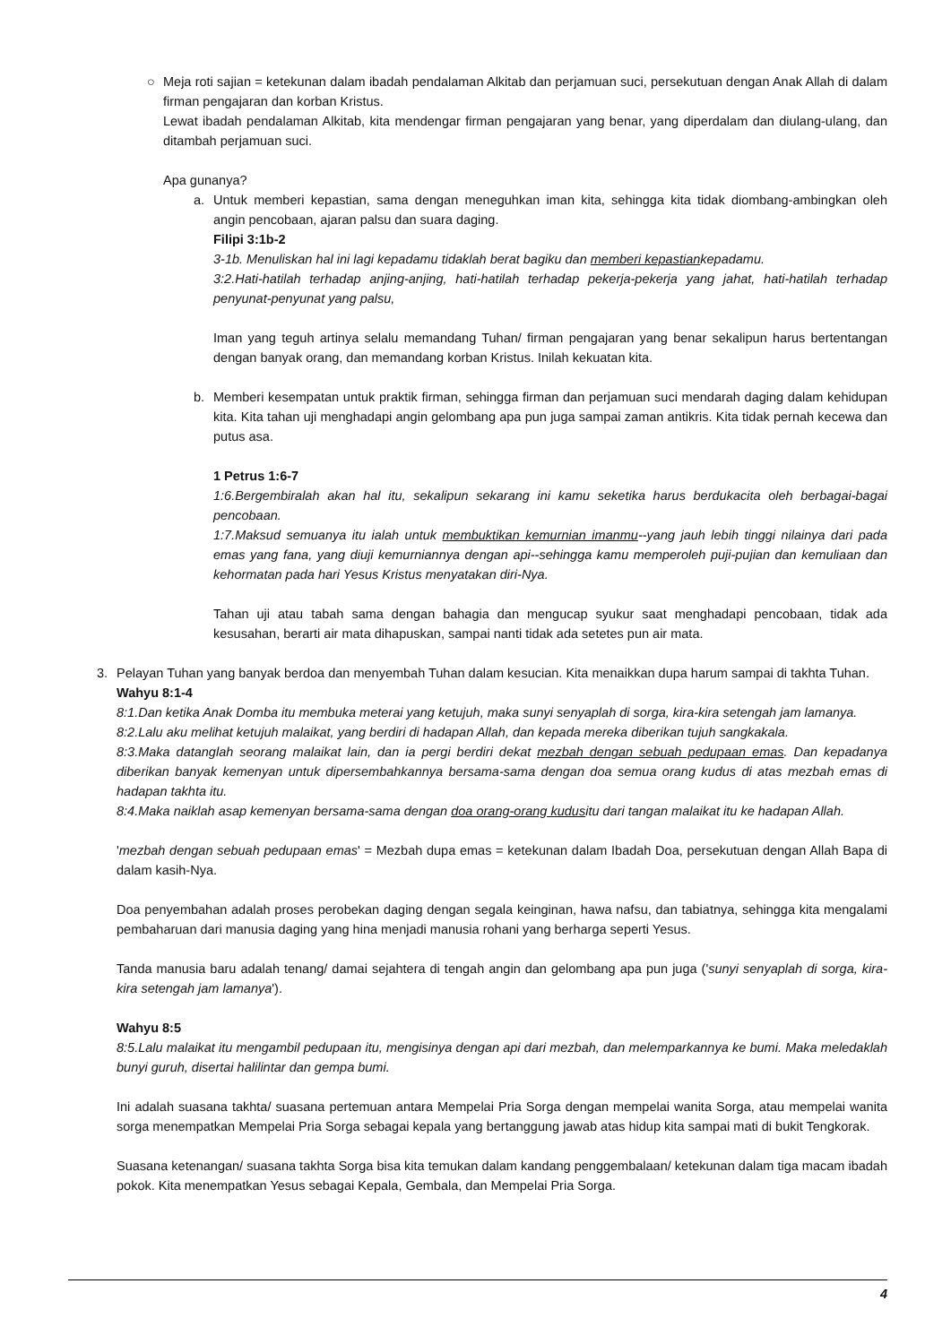○ Meja roti sajian = ketekunan dalam ibadah pendalaman Alkitab dan perjamuan suci, persekutuan dengan Anak Allah di dalam firman pengajaran dan korban Kristus.
Lewat ibadah pendalaman Alkitab, kita mendengar firman pengajaran yang benar, yang diperdalam dan diulang-ulang, dan ditambah perjamuan suci.
Apa gunanya?
a. Untuk memberi kepastian, sama dengan meneguhkan iman kita, sehingga kita tidak diombang-ambingkan oleh angin pencobaan, ajaran palsu dan suara daging.
Filipi 3:1b-2
3-1b. Menuliskan hal ini lagi kepadamu tidaklah berat bagiku dan memberi kepastiankepadamu.
3:2.Hati-hatilah terhadap anjing-anjing, hati-hatilah terhadap pekerja-pekerja yang jahat, hati-hatilah terhadap penyunat-penyunat yang palsu,
Iman yang teguh artinya selalu memandang Tuhan/ firman pengajaran yang benar sekalipun harus bertentangan dengan banyak orang, dan memandang korban Kristus. Inilah kekuatan kita.
b. Memberi kesempatan untuk praktik firman, sehingga firman dan perjamuan suci mendarah daging dalam kehidupan kita. Kita tahan uji menghadapi angin gelombang apa pun juga sampai zaman antikris. Kita tidak pernah kecewa dan putus asa.
1 Petrus 1:6-7
1:6.Bergembiralah akan hal itu, sekalipun sekarang ini kamu seketika harus berdukacita oleh berbagai-bagai pencobaan.
1:7.Maksud semuanya itu ialah untuk membuktikan kemurnian imanmu--yang jauh lebih tinggi nilainya dari pada emas yang fana, yang diuji kemurniannya dengan api--sehingga kamu memperoleh puji-pujian dan kemuliaan dan kehormatan pada hari Yesus Kristus menyatakan diri-Nya.
Tahan uji atau tabah sama dengan bahagia dan mengucap syukur saat menghadapi pencobaan, tidak ada kesusahan, berarti air mata dihapuskan, sampai nanti tidak ada setetes pun air mata.
3. Pelayan Tuhan yang banyak berdoa dan menyembah Tuhan dalam kesucian. Kita menaikkan dupa harum sampai di takhta Tuhan.
Wahyu 8:1-4
8:1.Dan ketika Anak Domba itu membuka meterai yang ketujuh, maka sunyi senyaplah di sorga, kira-kira setengah jam lamanya.
8:2.Lalu aku melihat ketujuh malaikat, yang berdiri di hadapan Allah, dan kepada mereka diberikan tujuh sangkakala.
8:3.Maka datanglah seorang malaikat lain, dan ia pergi berdiri dekat mezbah dengan sebuah pedupaan emas. Dan kepadanya diberikan banyak kemenyan untuk dipersembahkannya bersama-sama dengan doa semua orang kudus di atas mezbah emas di hadapan takhta itu.
8:4.Maka naiklah asap kemenyan bersama-sama dengan doa orang-orang kudusitu dari tangan malaikat itu ke hadapan Allah.
'mezbah dengan sebuah pedupaan emas' = Mezbah dupa emas = ketekunan dalam Ibadah Doa, persekutuan dengan Allah Bapa di dalam kasih-Nya.
Doa penyembahan adalah proses perobekan daging dengan segala keinginan, hawa nafsu, dan tabiatnya, sehingga kita mengalami pembaharuan dari manusia daging yang hina menjadi manusia rohani yang berharga seperti Yesus.
Tanda manusia baru adalah tenang/ damai sejahtera di tengah angin dan gelombang apa pun juga ('sunyi senyaplah di sorga, kira-kira setengah jam lamanya').
Wahyu 8:5
8:5.Lalu malaikat itu mengambil pedupaan itu, mengisinya dengan api dari mezbah, dan melemparkannya ke bumi. Maka meledaklah bunyi guruh, disertai halilintar dan gempa bumi.
Ini adalah suasana takhta/ suasana pertemuan antara Mempelai Pria Sorga dengan mempelai wanita Sorga, atau mempelai wanita sorga menempatkan Mempelai Pria Sorga sebagai kepala yang bertanggung jawab atas hidup kita sampai mati di bukit Tengkorak.
Suasana ketenangan/ suasana takhta Sorga bisa kita temukan dalam kandang penggembalaan/ ketekunan dalam tiga macam ibadah pokok. Kita menempatkan Yesus sebagai Kepala, Gembala, dan Mempelai Pria Sorga.
4